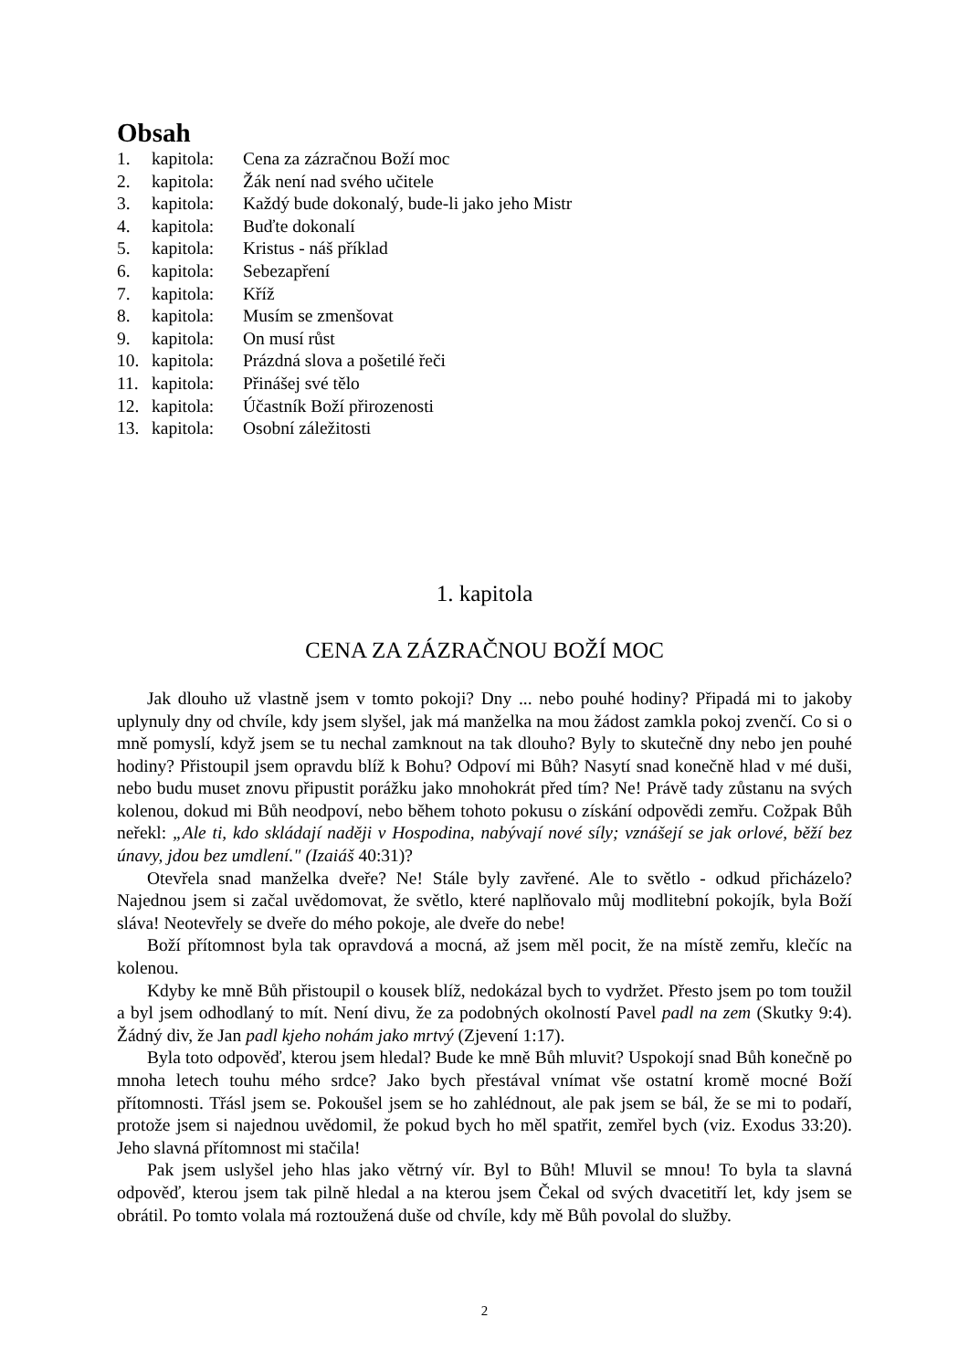Obsah
1. kapitola: Cena za zázračnou Boží moc
2. kapitola: Žák není nad svého učitele
3. kapitola: Každý bude dokonalý, bude-li jako jeho Mistr
4. kapitola: Buďte dokonalí
5. kapitola: Kristus - náš příklad
6. kapitola: Sebezapření
7. kapitola: Kříž
8. kapitola: Musím se zmenšovat
9. kapitola: On musí růst
10. kapitola: Prázdná slova a pošetilé řeči
11. kapitola: Přinášej své tělo
12. kapitola: Účastník Boží přirozenosti
13. kapitola: Osobní záležitosti
1. kapitola
CENA ZA ZÁZRAČNOU BOŽÍ MOC
Jak dlouho už vlastně jsem v tomto pokoji? Dny ... nebo pouhé hodiny? Připadá mi to jakoby uplynuly dny od chvíle, kdy jsem slyšel, jak má manželka na mou žádost zamkla pokoj zvenčí. Co si o mně pomyslí, když jsem se tu nechal zamknout na tak dlouho? Byly to skutečně dny nebo jen pouhé hodiny? Přistoupil jsem opravdu blíž k Bohu? Odpoví mi Bůh? Nasytí snad konečně hlad v mé duši, nebo budu muset znovu připustit porážku jako mnohokrát před tím? Ne! Právě tady zůstanu na svých kolenou, dokud mi Bůh neodpoví, nebo během tohoto pokusu o získání odpovědi zemřu. Cožpak Bůh neřekl: „Ale ti, kdo skládají naději v Hospodina, nabývají nové síly; vznášejí se jak orlové, běží bez únavy, jdou bez umdlení." (Izaiáš 40:31)?
Otevřela snad manželka dveře? Ne! Stále byly zavřené. Ale to světlo - odkud přicházelo? Najednou jsem si začal uvědomovat, že světlo, které naplňovalo můj modlitební pokojík, byla Boží sláva! Neotevřely se dveře do mého pokoje, ale dveře do nebe!
Boží přítomnost byla tak opravdová a mocná, až jsem měl pocit, že na místě zemřu, klečíc na kolenou.
Kdyby ke mně Bůh přistoupil o kousek blíž, nedokázal bych to vydržet. Přesto jsem po tom toužil a byl jsem odhodlaný to mít. Není divu, že za podobných okolností Pavel padl na zem (Skutky 9:4). Žádný div, že Jan padl kjeho nohám jako mrtvý (Zjevení 1:17).
Byla toto odpověď, kterou jsem hledal? Bude ke mně Bůh mluvit? Uspokojí snad Bůh konečně po mnoha letech touhu mého srdce? Jako bych přestával vnímat vše ostatní kromě mocné Boží přítomnosti. Třásl jsem se. Pokoušel jsem se ho zahlédnout, ale pak jsem se bál, že se mi to podaří, protože jsem si najednou uvědomil, že pokud bych ho měl spatřit, zemřel bych (viz. Exodus 33:20). Jeho slavná přítomnost mi stačila!
Pak jsem uslyšel jeho hlas jako větrný vír. Byl to Bůh! Mluvil se mnou! To byla ta slavná odpověď, kterou jsem tak pilně hledal a na kterou jsem Čekal od svých dvacetitří let, kdy jsem se obrátil. Po tomto volala má roztoužená duše od chvíle, kdy mě Bůh povolal do služby.
2